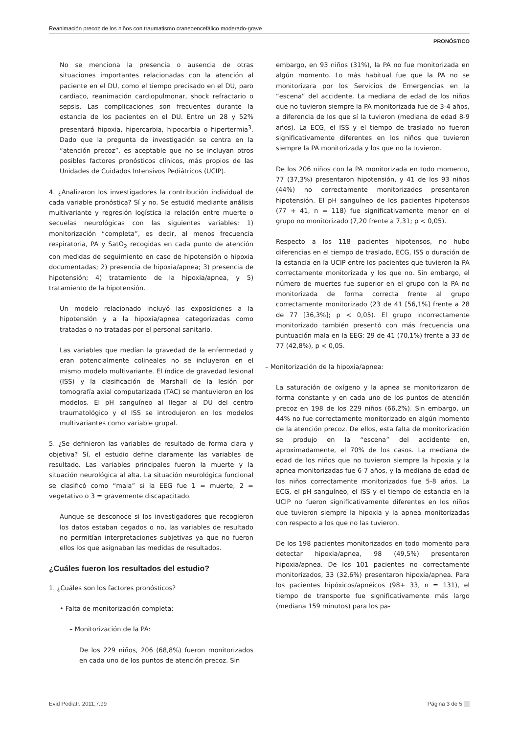Reanimación precoz de los niños con traumatismo craneoencefálico moderado-grave
PRONÓSTICO
No se menciona la presencia o ausencia de otras situaciones importantes relacionadas con la atención al paciente en el DU, como el tiempo precisado en el DU, paro cardiaco, reanimación cardiopulmonar, shock refractario o sepsis. Las complicaciones son frecuentes durante la estancia de los pacientes en el DU. Entre un 28 y 52% presentará hipoxia, hipercarbia, hipocarbia o hipertermia<sup>3</sup>. Dado que la pregunta de investigación se centra en la “atención precoz”, es aceptable que no se incluyan otros posibles factores pronósticos clínicos, más propios de las Unidades de Cuidados Intensivos Pediátricos (UCIP).
4. ¿Analizaron los investigadores la contribución individual de cada variable pronóstica? Sí y no. Se estudió mediante análisis multivariante y regresión logística la relación entre muerte o secuelas neurológicas con las siguientes variables: 1) monitorización “completa”, es decir, al menos frecuencia respiratoria, PA y SatO<sub>2</sub> recogidas en cada punto de atención con medidas de seguimiento en caso de hipotensión o hipoxia documentadas; 2) presencia de hipoxia/apnea; 3) presencia de hipotensión; 4) tratamiento de la hipoxia/apnea, y 5) tratamiento de la hipotensión.
Un modelo relacionado incluyó las exposiciones a la hipotensión y a la hipoxia/apnea categorizadas como tratadas o no tratadas por el personal sanitario.
Las variables que medían la gravedad de la enfermedad y eran potencialmente colineales no se incluyeron en el mismo modelo multivariante. El índice de gravedad lesional (ISS) y la clasificación de Marshall de la lesión por tomografía axial computarizada (TAC) se mantuvieron en los modelos. El pH sanguíneo al llegar al DU del centro traumatológico y el ISS se introdujeron en los modelos multivariantes como variable grupal.
5. ¿Se definieron las variables de resultado de forma clara y objetiva? Sí, el estudio define claramente las variables de resultado. Las variables principales fueron la muerte y la situación neurológica al alta. La situación neurológica funcional se clasificó como “mala” si la EEG fue 1 = muerte, 2 = vegetativo o 3 = gravemente discapacitado.
Aunque se desconoce si los investigadores que recogieron los datos estaban cegados o no, las variables de resultado no permitían interpretaciones subjetivas ya que no fueron ellos los que asignaban las medidas de resultados.
¿Cuáles fueron los resultados del estudio?
1. ¿Cuáles son los factores pronósticos?
• Falta de monitorización completa:
– Monitorización de la PA:
De los 229 niños, 206 (68,8%) fueron monitorizados en cada uno de los puntos de atención precoz. Sin
embargo, en 93 niños (31%), la PA no fue monitorizada en algún momento. Lo más habitual fue que la PA no se monitorizara por los Servicios de Emergencias en la “escena” del accidente. La mediana de edad de los niños que no tuvieron siempre la PA monitorizada fue de 3-4 años, a diferencia de los que sí la tuvieron (mediana de edad 8-9 años). La ECG, el ISS y el tiempo de traslado no fueron significativamente diferentes en los niños que tuvieron siempre la PA monitorizada y los que no la tuvieron.
De los 206 niños con la PA monitorizada en todo momento, 77 (37,3%) presentaron hipotensión, y 41 de los 93 niños (44%) no correctamente monitorizados presentaron hipotensión. El pH sanguíneo de los pacientes hipotensos (77 + 41, n = 118) fue significativamente menor en el grupo no monitorizado (7,20 frente a 7,31; p < 0,05).
Respecto a los 118 pacientes hipotensos, no hubo diferencias en el tiempo de traslado, ECG, ISS o duración de la estancia en la UCIP entre los pacientes que tuvieron la PA correctamente monitorizada y los que no. Sin embargo, el número de muertes fue superior en el grupo con la PA no monitorizada de forma correcta frente al grupo correctamente monitorizado (23 de 41 [56,1%] frente a 28 de 77 [36,3%]; p < 0,05). El grupo incorrectamente monitorizado también presentó con más frecuencia una puntuación mala en la EEG: 29 de 41 (70,1%) frente a 33 de 77 (42,8%), p < 0,05.
– Monitorización de la hipoxia/apnea:
La saturación de oxígeno y la apnea se monitorizaron de forma constante y en cada uno de los puntos de atención precoz en 198 de los 229 niños (66,2%). Sin embargo, un 44% no fue correctamente monitorizado en algún momento de la atención precoz. De ellos, esta falta de monitorización se produjo en la “escena” del accidente en, aproximadamente, el 70% de los casos. La mediana de edad de los niños que no tuvieron siempre la hipoxia y la apnea monitorizadas fue 6-7 años, y la mediana de edad de los niños correctamente monitorizados fue 5-8 años. La ECG, el pH sanguíneo, el ISS y el tiempo de estancia en la UCIP no fueron significativamente diferentes en los niños que tuvieron siempre la hipoxia y la apnea monitorizadas con respecto a los que no las tuvieron.
De los 198 pacientes monitorizados en todo momento para detectar hipoxia/apnea, 98 (49,5%) presentaron hipoxia/apnea. De los 101 pacientes no correctamente monitorizados, 33 (32,6%) presentaron hipoxia/apnea. Para los pacientes hipóxicos/apnéicos (98+ 33, n = 131), el tiempo de transporte fue significativamente más largo (mediana 159 minutos) para los pa-
Evid Pediatr. 2011;7:99 Página 3 de 5